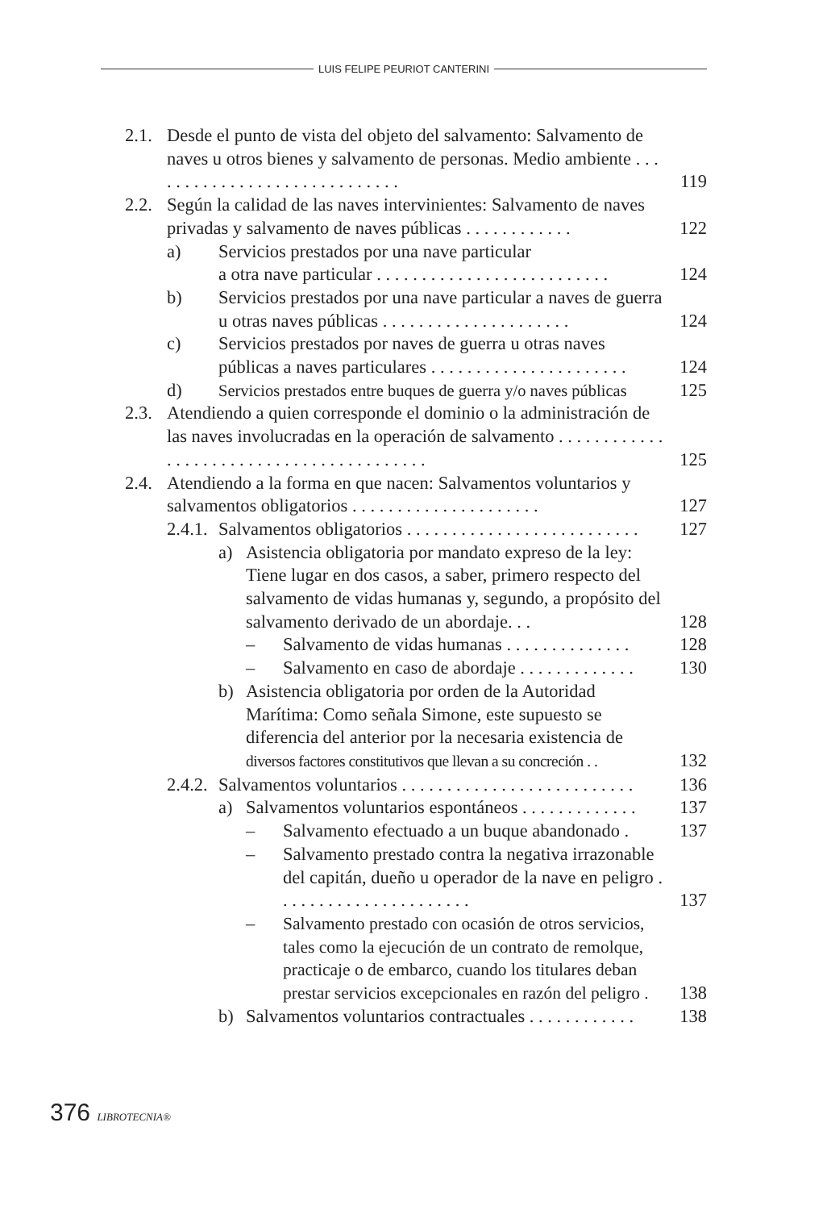LUIS FELIPE PEURIOT CANTERINI
2.1.
Desde el punto de vista del objeto del salvamento: Salvamento de naves u otros bienes y salvamento de personas. Medio ambiente . . . . . . . . . . . . . . . . . . . . . . . . . . . . .
119
2.2.
Según la calidad de las naves intervinientes: Salvamento de naves privadas y salvamento de naves públicas . . . . . . . . . . . .
122
a) Servicios prestados por una nave particular
a otra nave particular . . . . . . . . . . . . . . . . . . . . . . . . . .
124
b) Servicios prestados por una nave particular a naves de guerra u otras naves públicas . . . . . . . . . . . . . . . . . . . . .
124
c) Servicios prestados por naves de guerra u otras naves públicas a naves particulares . . . . . . . . . . . . . . . . . . . . . .
124
d) Servicios prestados entre buques de guerra y/o naves públicas
125
2.3.
Atendiendo a quien corresponde el dominio o la administración de las naves involucradas en la operación de salvamento . . . . . . . . . . . . . . . . . . . . . . . . . . . . . . . . . . . . . . . . .
125
2.4.
Atendiendo a la forma en que nacen: Salvamentos voluntarios y salvamentos obligatorios . . . . . . . . . . . . . . . . . . . . .
127
2.4.1.
Salvamentos obligatorios . . . . . . . . . . . . . . . . . . . . . . . . . .
127
a) Asistencia obligatoria por mandato expreso de la ley: Tiene lugar en dos casos, a saber, primero respecto del salvamento de vidas humanas y, segundo, a propósito del salvamento derivado de un abordaje. . .
128
– Salvamento de vidas humanas . . . . . . . . . . . . . .
128
– Salvamento en caso de abordaje . . . . . . . . . . . . .
130
b) Asistencia obligatoria por orden de la Autoridad Marítima: Como señala Simone, este supuesto se diferencia del anterior por la necesaria existencia de diversos factores constitutivos que llevan a su concreción . .
132
2.4.2.
Salvamentos voluntarios . . . . . . . . . . . . . . . . . . . . . . . . . .
136
a) Salvamentos voluntarios espontáneos . . . . . . . . . . . . .
137
– Salvamento efectuado a un buque abandonado .
137
– Salvamento prestado contra la negativa irrazonable del capitán, dueño u operador de la nave en peligro . . . . . . . . . . . . . . . . . . . . . .
137
– Salvamento prestado con ocasión de otros servicios, tales como la ejecución de un contrato de remolque, practicaje o de embarco, cuando los titulares deban prestar servicios excepcionales en razón del peligro .
138
b) Salvamentos voluntarios contractuales . . . . . . . . . . . .
138
376 LIBROTECNIA®